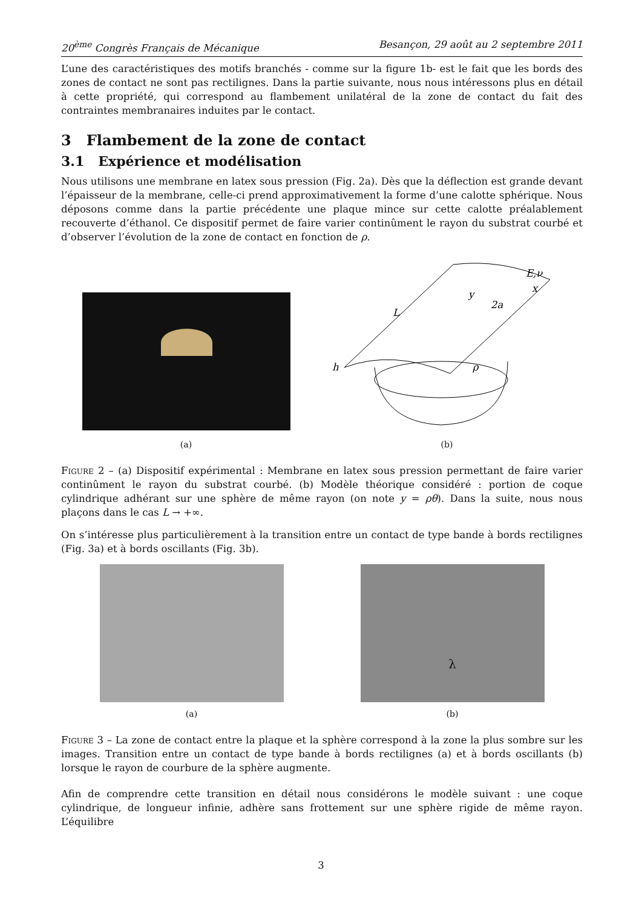20<sup>ème</sup> Congrès Français de Mécanique Besançon, 29 août au 2 septembre 2011
L’une des caractéristiques des motifs branchés - comme sur la figure 1b- est le fait que les bords des zones de contact ne sont pas rectilignes. Dans la partie suivante, nous nous intéressons plus en détail à cette propriété, qui correspond au flambement unilatéral de la zone de contact du fait des contraintes membranaires induites par le contact.
3 Flambement de la zone de contact
3.1 Expérience et modélisation
Nous utilisons une membrane en latex sous pression (Fig. 2a). Dès que la déflection est grande devant l’épaisseur de la membrane, celle-ci prend approximativement la forme d’une calotte sphérique. Nous déposons comme dans la partie précédente une plaque mince sur cette calotte préalablement recouverte d’éthanol. Ce dispositif permet de faire varier continûment le rayon du substrat courbé et d’observer l’évolution de la zone de contact en fonction de ρ.
(a)
L
y
x
2a
E,ν
h
ρ
(b)
Figure 2 – (a) Dispositif expérimental : Membrane en latex sous pression permettant de faire varier continûment le rayon du substrat courbé. (b) Modèle théorique considéré : portion de coque cylindrique adhérant sur une sphère de même rayon (on note y = ρθ). Dans la suite, nous nous plaçons dans le cas L → +∞.
On s’intéresse plus particulièrement à la transition entre un contact de type bande à bords rectilignes (Fig. 3a) et à bords oscillants (Fig. 3b).
(a)
λ
(b)
Figure 3 – La zone de contact entre la plaque et la sphère correspond à la zone la plus sombre sur les images. Transition entre un contact de type bande à bords rectilignes (a) et à bords oscillants (b) lorsque le rayon de courbure de la sphère augmente.
Afin de comprendre cette transition en détail nous considérons le modèle suivant : une coque cylindrique, de longueur infinie, adhère sans frottement sur une sphère rigide de même rayon. L’équilibre
3